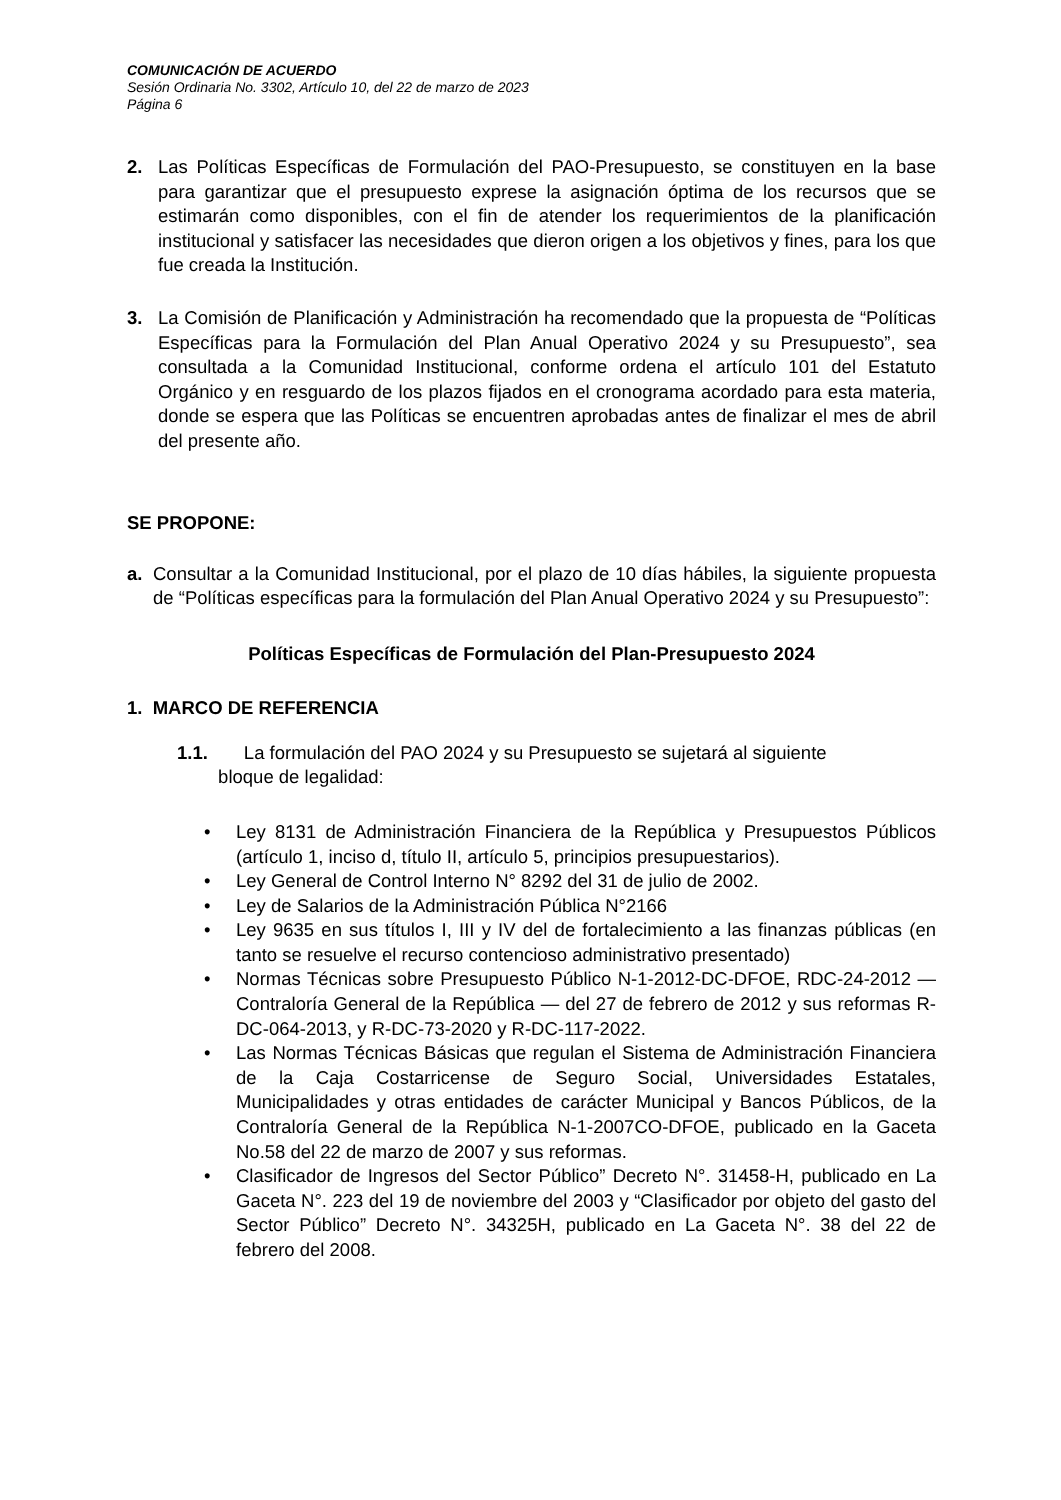COMUNICACIÓN DE ACUERDO
Sesión Ordinaria No. 3302, Artículo 10, del 22 de marzo de 2023
Página 6
2. Las Políticas Específicas de Formulación del PAO-Presupuesto, se constituyen en la base para garantizar que el presupuesto exprese la asignación óptima de los recursos que se estimarán como disponibles, con el fin de atender los requerimientos de la planificación institucional y satisfacer las necesidades que dieron origen a los objetivos y fines, para los que fue creada la Institución.
3. La Comisión de Planificación y Administración ha recomendado que la propuesta de “Políticas Específicas para la Formulación del Plan Anual Operativo 2024 y su Presupuesto”, sea consultada a la Comunidad Institucional, conforme ordena el artículo 101 del Estatuto Orgánico y en resguardo de los plazos fijados en el cronograma acordado para esta materia, donde se espera que las Políticas se encuentren aprobadas antes de finalizar el mes de abril del presente año.
SE PROPONE:
a. Consultar a la Comunidad Institucional, por el plazo de 10 días hábiles, la siguiente propuesta de “Políticas específicas para la formulación del Plan Anual Operativo 2024 y su Presupuesto”:
Políticas Específicas de Formulación del Plan-Presupuesto 2024
1. MARCO DE REFERENCIA
1.1. La formulación del PAO 2024 y su Presupuesto se sujetará al siguiente
bloque de legalidad:
• Ley 8131 de Administración Financiera de la República y Presupuestos Públicos (artículo 1, inciso d, título II, artículo 5, principios presupuestarios).
• Ley General de Control Interno N° 8292 del 31 de julio de 2002.
• Ley de Salarios de la Administración Pública N°2166
• Ley 9635 en sus títulos I, III y IV del de fortalecimiento a las finanzas públicas (en tanto se resuelve el recurso contencioso administrativo presentado)
• Normas Técnicas sobre Presupuesto Público N-1-2012-DC-DFOE, RDC-24-2012 —Contraloría General de la República — del 27 de febrero de 2012 y sus reformas R-DC-064-2013, y R-DC-73-2020 y R-DC-117-2022.
• Las Normas Técnicas Básicas que regulan el Sistema de Administración Financiera de la Caja Costarricense de Seguro Social, Universidades Estatales, Municipalidades y otras entidades de carácter Municipal y Bancos Públicos, de la Contraloría General de la República N-1-2007CO-DFOE, publicado en la Gaceta No.58 del 22 de marzo de 2007 y sus reformas.
• Clasificador de Ingresos del Sector Público” Decreto N°. 31458-H, publicado en La Gaceta N°. 223 del 19 de noviembre del 2003 y “Clasificador por objeto del gasto del Sector Público” Decreto N°. 34325H, publicado en La Gaceta N°. 38 del 22 de febrero del 2008.